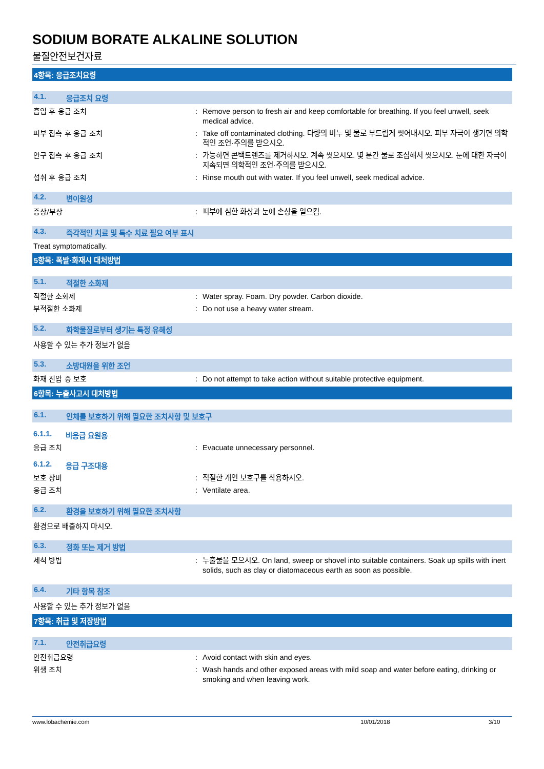SODIUM BORATE ALKALINE SOLUTION
물질안전보건자료
4항목: 응급조치요령
4.1. 응급조치 요령
흡입 후 응급 조치 : Remove person to fresh air and keep comfortable for breathing. If you feel unwell, seek medical advice.
피부 접촉 후 응급 조치 : Take off contaminated clothing. 다량의 비누 및 물로 부드럽게 씻어내시오. 피부 자극이 생기면 의학적인 조언·주의를 받으시오.
안구 접촉 후 응급 조치 : 가능하면 콘택트렌즈를 제거하시오. 계속 씻으시오. 몇 분간 물로 조심해서 씻으시오. 눈에 대한 자극이 지속되면 의학적인 조언·주의를 받으시오.
섭취 후 응급 조치 : Rinse mouth out with water. If you feel unwell, seek medical advice.
4.2. 변이원성
증상/부상 : 피부에 심한 화상과 눈에 손상을 일으킴.
4.3. 즉각적인 치료 및 특수 치료 필요 여부 표시
Treat symptomatically.
5항목: 폭발·화재시 대처방법
5.1. 적절한 소화제
적절한 소화제 : Water spray. Foam. Dry powder. Carbon dioxide.
부적절한 소화제 : Do not use a heavy water stream.
5.2. 화학물질로부터 생기는 특정 유해성
사용할 수 있는 추가 정보가 없음
5.3. 소방대원을 위한 조언
화재 진압 중 보호 : Do not attempt to take action without suitable protective equipment.
6항목: 누출사고시 대처방법
6.1. 인체를 보호하기 위해 필요한 조치사항 및 보호구
6.1.1. 비응급 요원용
응급 조치 : Evacuate unnecessary personnel.
6.1.2. 응급 구조대용
보호 장비 : 적절한 개인 보호구를 착용하시오.
응급 조치 : Ventilate area.
6.2. 환경을 보호하기 위해 필요한 조치사항
환경으로 배출하지 마시오.
6.3. 정화 또는 제거 방법
세척 방법 : 누출물을 모으시오. On land, sweep or shovel into suitable containers. Soak up spills with inert solids, such as clay or diatomaceous earth as soon as possible.
6.4. 기타 항목 참조
사용할 수 있는 추가 정보가 없음
7항목: 취급 및 저장방법
7.1. 안전취급요령
안전취급요령 : Avoid contact with skin and eyes.
위생 조치 : Wash hands and other exposed areas with mild soap and water before eating, drinking or smoking and when leaving work.
www.lobachemie.com 10/01/2018 3/10